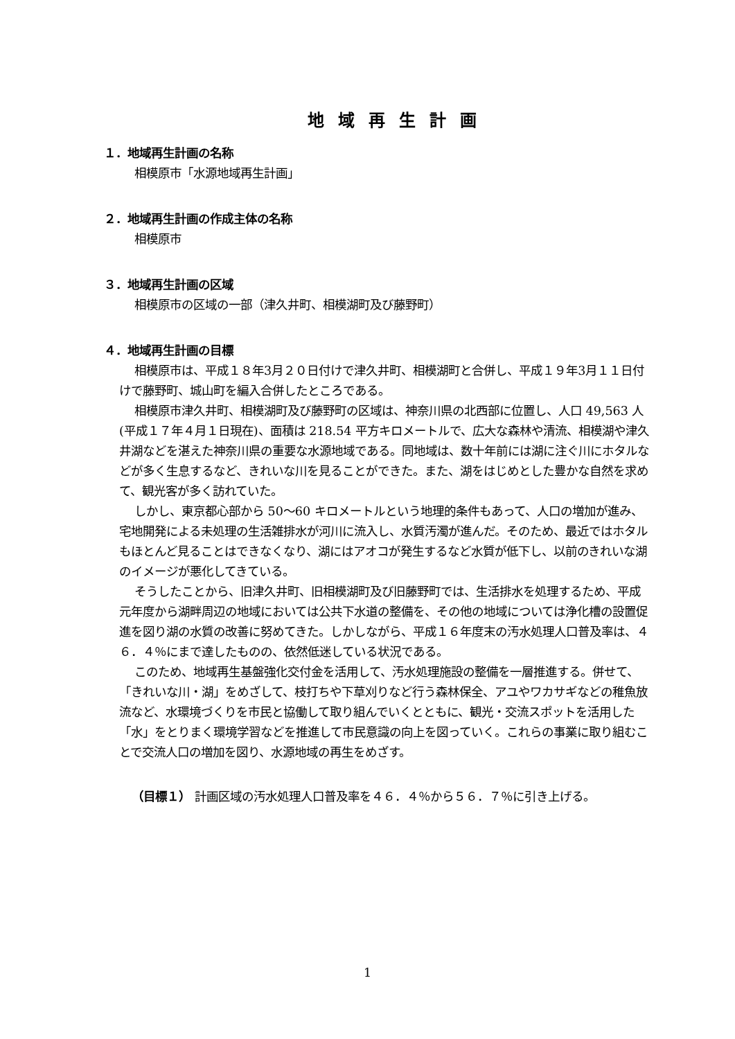地域再生計画
１．地域再生計画の名称
相模原市「水源地域再生計画」
２．地域再生計画の作成主体の名称
相模原市
３．地域再生計画の区域
相模原市の区域の一部（津久井町、相模湖町及び藤野町）
４．地域再生計画の目標
相模原市は、平成１８年3月２０日付けで津久井町、相模湖町と合併し、平成１９年3月１１日付けで藤野町、城山町を編入合併したところである。
相模原市津久井町、相模湖町及び藤野町の区域は、神奈川県の北西部に位置し、人口 49,563 人(平成１７年４月１日現在)、面積は 218.54 平方キロメートルで、広大な森林や清流、相模湖や津久井湖などを湛えた神奈川県の重要な水源地域である。同地域は、数十年前には湖に注ぐ川にホタルなどが多く生息するなど、きれいな川を見ることができた。また、湖をはじめとした豊かな自然を求めて、観光客が多く訪れていた。
しかし、東京都心部から 50～60 キロメートルという地理的条件もあって、人口の増加が進み、宅地開発による未処理の生活雑排水が河川に流入し、水質汚濁が進んだ。そのため、最近ではホタルもほとんど見ることはできなくなり、湖にはアオコが発生するなど水質が低下し、以前のきれいな湖のイメージが悪化してきている。
そうしたことから、旧津久井町、旧相模湖町及び旧藤野町では、生活排水を処理するため、平成元年度から湖畔周辺の地域においては公共下水道の整備を、その他の地域については浄化槽の設置促進を図り湖の水質の改善に努めてきた。しかしながら、平成１６年度末の汚水処理人口普及率は、４６．４％にまで達したものの、依然低迷している状況である。
このため、地域再生基盤強化交付金を活用して、汚水処理施設の整備を一層推進する。併せて、「きれいな川・湖」をめざして、枝打ちや下草刈りなど行う森林保全、アユやワカサギなどの稚魚放流など、水環境づくりを市民と協働して取り組んでいくとともに、観光・交流スポットを活用した「水」をとりまく環境学習などを推進して市民意識の向上を図っていく。これらの事業に取り組むことで交流人口の増加を図り、水源地域の再生をめざす。
（目標１） 計画区域の汚水処理人口普及率を４６．４％から５６．７％に引き上げる。
1